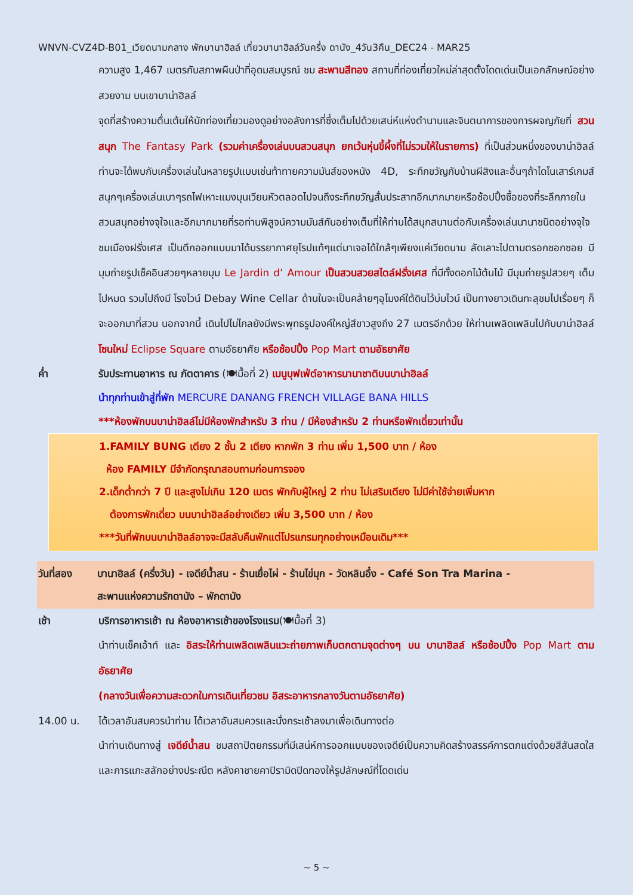WNVN-CVZ4D-B01_เวียดนามกลาง พักบานาฮิลล์ เที่ยวบานาฮิลล์วันครึ่ง ดานัง_4วัน3คืน_DEC24 - MAR25
ความสูง 1,467 เมตรกับสภาพผืนป่าที่อุดมสมบูรณ์ ชม สะพานสีทอง สถานที่ท่องเที่ยวใหม่ล่าสุดตั้งโดดเด่นเป็นเอกลักษณ์อย่างสวยงาม บนเขาบาน่าฮิลล์
จุดที่สร้างความตื่นเต้นให้นักท่องเที่ยวมองดูอย่างอลังการที่ซึ่งเต็มไปด้วยเสน่ห์แห่งตำนานและจินตนาการของการผจญภัยที่ สวนสนุก The Fantasy Park (รวมค่าเครื่องเล่นบนสวนสนุก ยกเว้นหุ่นขี้ผึ้งที่ไม่รวมให้ในรายการ) ที่เป็นส่วนหนึ่งของบาน่าฮิลล์ท่านจะได้พบกับเครื่องเล่นในหลายรูปแบบเช่นท้าทายความมันส์ของหนัง 4D, ระทึกขวัญกับบ้านผีสิงและอื่นๆถ้าไดโนเสาร์เกมส์สนุกๆเครื่องเล่นเบาๆรถไฟเหาะแมงมุนเวียนหัวตลอดไปจนถึงระทึกขวัญสั่นประสาทอีกมากมายหรือช้อปปิ้งซื้อของที่ระลึกภายในสวนสนุกอย่างจุใจและอีกมากมายที่รอท่านพิสูจน์ความมันส์กันอย่างเต็มที่ให้ท่านได้สนุกสนานต่อกับเครื่องเล่นนานาชนิดอย่างจุใจ ชมเมืองฝรั่งเศส เป็นตึกออกแบบมาได้บรรยากาศยุโรปแท้ๆแต่มาเจอได้ใกล้ๆเพียงแค่เวียดนาม ลัดเลาะไปตามตรอกซอกซอย มีมุมถ่ายรูปเช็คอินสวยๆหลายมุม Le Jardin d’ Amour เป็นสวนสวยสไตล์ฝรั่งเศส ที่มีทั้งดอกไม้ต้นไม้ มีมุมถ่ายรูปสวยๆ เต็มไปหมด รวมไปถึงมี โรงไวน์ Debay Wine Cellar ด้านในจะเป็นคล้ายๆอุโมงค์ใต้ดินไว้บ่มไวน์ เป็นทางยาวเดินทะลุชมไปเรื่อยๆ ก็จะออกมาที่สวน นอกจากนี้ เดินไปไม่ไกลยังมีพระพุทธรูปองค์ใหญ่สีขาวสูงถึง 27 เมตรอีกด้วย ให้ท่านเพลิดเพลินไปกับบาน่าฮิลล์ โซนใหม่ Eclipse Square ตามอัธยาศัย หรือช้อปปิ้ง Pop Mart ตามอัธยาศัย
ค่ำ รับประทานอาหาร ณ ภัตตาคาร (🍽มื้อที่ 2) เมนูบุฟเฟ่ต์อาหารนานาชาติบนบาน่าฮิลล์
นำทุกท่านเข้าสู่ที่พัก MERCURE DANANG FRENCH VILLAGE BANA HILLS
***ห้องพักบนบาน่าฮิลล์ไม่มีห้องพักสำหรับ 3 ท่าน / มีห้องสำหรับ 2 ท่านหรือพักเดี่ยวเท่านั้น
1.FAMILY BUNG เตียง 2 ชั้น 2 เตียง หากพัก 3 ท่าน เพิ่ม 1,500 บาท / ห้อง
ห้อง FAMILY มีจำกัดกรุณาสอบถามก่อนการจอง
2.เด็กต่ำกว่า 7 ปี และสูงไม่เกิน 120 เมตร พักกับผู้ใหญ่ 2 ท่าน ไม่เสริมเตียง ไม่มีค่าใช้จ่ายเพิ่มหาก
ต้องการพักเดี่ยว บนบาน่าฮิลล์อย่างเดียว เพิ่ม 3,500 บาท / ห้อง
***วันที่พักบนบาน่าฮิลล์อาจจะมีสลับคืนพักแต่โปรแกรมทุกอย่างเหมือนเดิม***
วันที่สอง บานาฮิลล์ (ครึ่งวัน) - เจดีย์น้ำสน - ร้านเยื่อไผ่ - ร้านไข่มุก - วัดหลินอึ๋ง - Café Son Tra Marina -
สะพานแห่งความรักดานัง – พักดานัง
เช้า บริการอาหารเช้า ณ ห้องอาหารเช้าของโรงแรม(🍽มื้อที่ 3)
นำท่านเช็คเอ้าท์ และ อิสระให้ท่านเพลิดเพลินแวะถ่ายภาพเก็บตกตามจุดต่างๆ บน บานาฮิลล์ หรือช้อปปิ้ง Pop Mart ตามอัธยาศัย
(กลางวันเพื่อความสะดวกในการเดินเที่ยวชม อิสระอาหารกลางวันตามอัธยาศัย)
14.00 น. ได้เวลาอันสมควรนำท่าน ได้เวลาอันสมควรและนั่งกระเช้าลงมาเพื่อเดินทางต่อ
นำท่านเดินทางสู่ เจดีย์น้ำสน ชมสถาปัตยกรรมที่มีเสน่ห์การออกแบบของเจดีย์เป็นความคิดสร้างสรรค์การตกแต่งด้วยสีสันสดใส และการแกะสลักอย่างประณีต หลังคาชายคาปิรามิดปิดทองให้รูปลักษณ์ที่โดดเด่น
~ 5 ~